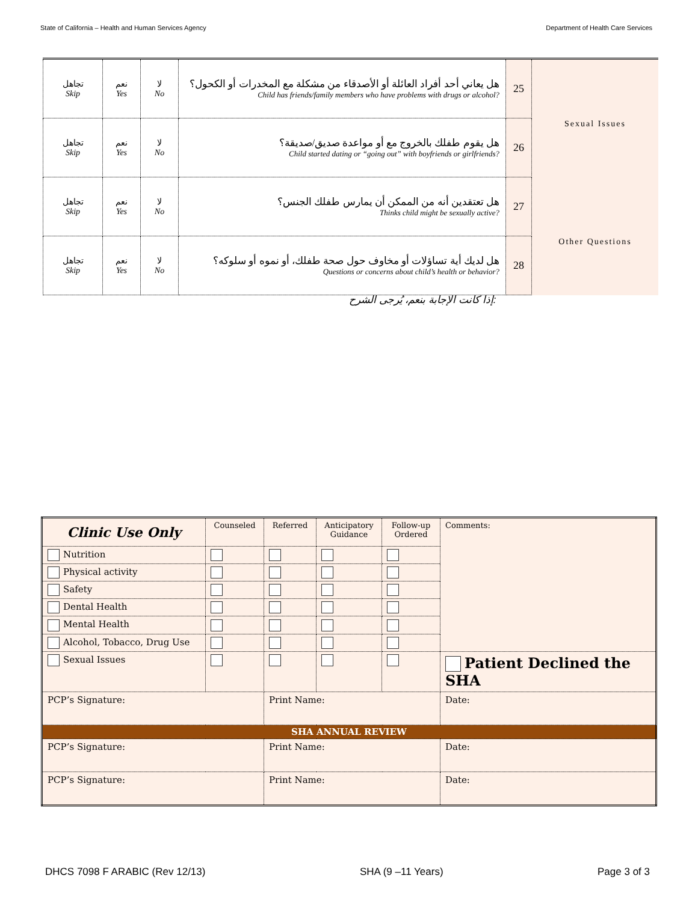State of California – Health and Human Services Agency Department of Health Care Services
| تجاهل Skip | نعم Yes | لا No | هل يعاني أحد أفراد العائلة أو الأصدقاء من مشكلة مع المخدرات أو الكحول؟ Child has friends/family members who have problems with drugs or alcohol? | 25 | |
| تجاهل Skip | نعم Yes | لا No | هل يقوم طفلك بالخروج مع أو مواعدة صديق/صديقة؟ Child started dating or “going out” with boyfriends or girlfriends? | 26 | Sexual Issues |
| تجاهل Skip | نعم Yes | لا No | هل تعتقدين أنه من الممكن أن يمارس طفلك الجنس؟ Thinks child might be sexually active? | 27 | |
| تجاهل Skip | نعم Yes | لا No | هل لديك أية تساؤلات أو مخاوف حول صحة طفلك، أو نموه أو سلوكه؟ Questions or concerns about child’s health or behavior? | 28 | Other Questions |
إذا كانت الإجابة بنعم، يُرجى الشرح:
| Clinic Use Only | Counseled | Referred | Anticipatory Guidance | Follow-up Ordered | Comments: | |
| Nutrition | | | | | | |
| Physical activity | | | | | | |
| Safety | | | | | | |
| Dental Health | | | | | | |
| Mental Health | | | | | | |
| Alcohol, Tobacco, Drug Use | | | | | | |
| Sexual Issues | | | | | Patient Declined the SHA | |
| PCP’s Signature: | | Print Name: | | | | Date: |
| SHA ANNUAL REVIEW | | | | | | |
| PCP’s Signature: | | Print Name: | | | | Date: |
| PCP’s Signature: | | Print Name: | | | | Date: |
DHCS 7098 F ARABIC (Rev 12/13) SHA (9 –11 Years) Page 3 of 3